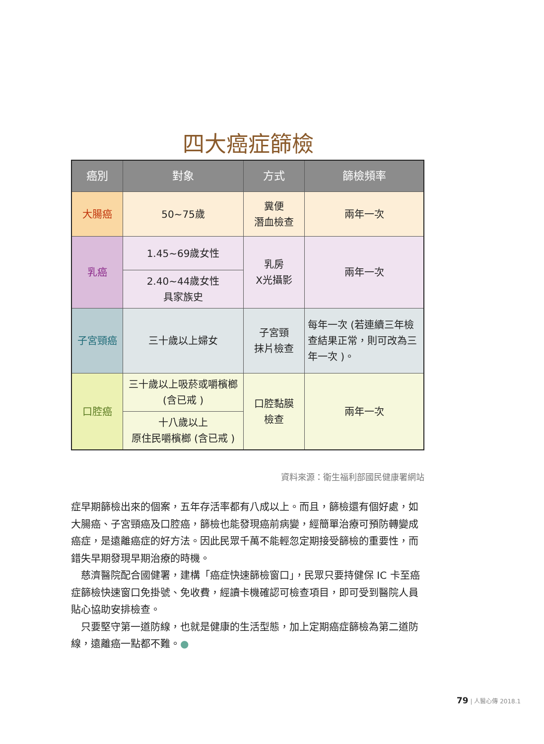四大癌症篩檢
| 癌別 | 對象 | 方式 | 篩檢頻率 |
| --- | --- | --- | --- |
| 大腸癌 | 50~75歲 | 糞便 潛血檢查 | 兩年一次 |
| 乳癌 | 1.45~69歲女性 | 乳房 X光攝影 | 兩年一次 |
| | 2.40~44歲女性 具家族史 | | |
| 子宮頸癌 | 三十歲以上婦女 | 子宮頸 抹片檢查 | 每年一次 (若連續三年檢查結果正常，則可改為三年一次 )。 |
| 口腔癌 | 三十歲以上吸菸或嚼檳榔 (含已戒 ) | 口腔黏膜 檢查 | 兩年一次 |
| | 十八歲以上 原住民嚼檳榔 (含已戒 ) | | |
資料來源：衛生福利部國民健康署網站
症早期篩檢出來的個案，五年存活率都有八成以上。而且，篩檢還有個好處，如大腸癌、子宮頸癌及口腔癌，篩檢也能發現癌前病變，經簡單治療可預防轉變成癌症，是遠離癌症的好方法。因此民眾千萬不能輕忽定期接受篩檢的重要性，而錯失早期發現早期治療的時機。
　慈濟醫院配合國健署，建構「癌症快速篩檢窗口」，民眾只要持健保 IC 卡至癌症篩檢快速窗口免掛號、免收費，經讀卡機確認可檢查項目，即可受到醫院人員貼心協助安排檢查。
　只要堅守第一道防線，也就是健康的生活型態，加上定期癌症篩檢為第二道防線，遠離癌一點都不難。●
79 | 人醫心傳 2018.1